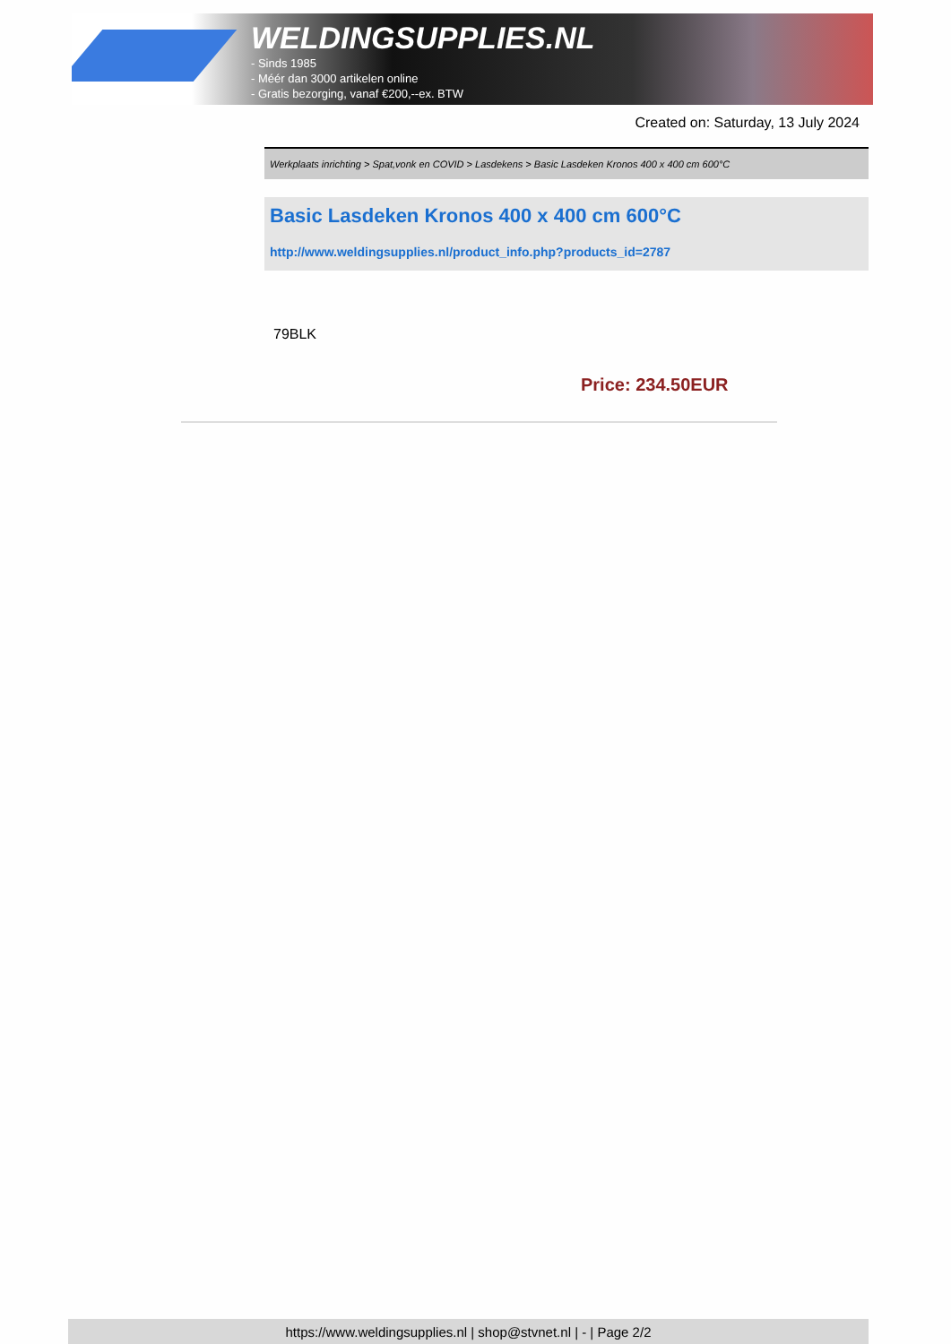WELDINGSUPPLIES.NL
- Sinds 1985
- Méér dan 3000 artikelen online
- Gratis bezorging, vanaf €200,--ex. BTW
Created on: Saturday, 13 July 2024
Werkplaats inrichting > Spat,vonk en COVID > Lasdekens > Basic Lasdeken Kronos 400 x 400 cm 600°C
Basic Lasdeken Kronos 400 x 400 cm 600°C
http://www.weldingsupplies.nl/product_info.php?products_id=2787
79BLK
Price: 234.50EUR
https://www.weldingsupplies.nl | shop@stvnet.nl | - | Page 2/2